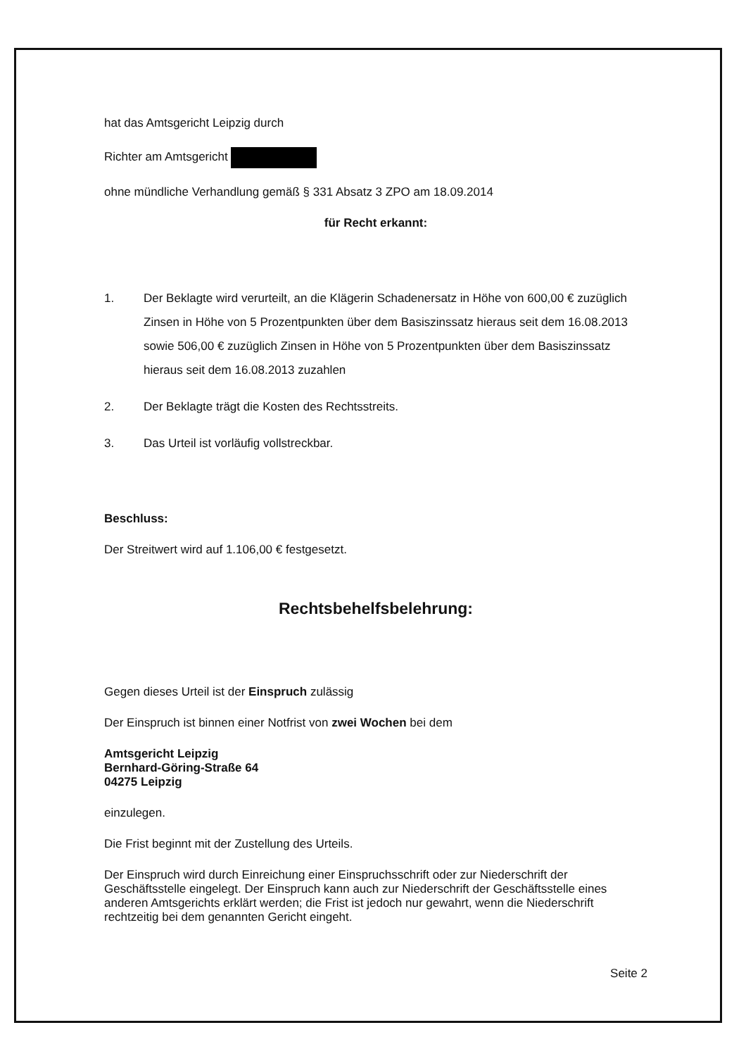hat das Amtsgericht Leipzig durch
Richter am Amtsgericht
ohne mündliche Verhandlung gemäß § 331 Absatz 3 ZPO am 18.09.2014
für Recht erkannt:
1. Der Beklagte wird verurteilt, an die Klägerin Schadenersatz in Höhe von 600,00 € zuzüglich Zinsen in Höhe von 5 Prozentpunkten über dem Basiszinssatz hieraus seit dem 16.08.2013 sowie 506,00 € zuzüglich Zinsen in Höhe von 5 Prozentpunkten über dem Basiszinssatz hieraus seit dem 16.08.2013 zuzahlen
2. Der Beklagte trägt die Kosten des Rechtsstreits.
3. Das Urteil ist vorläufig vollstreckbar.
Beschluss:
Der Streitwert wird auf 1.106,00 € festgesetzt.
Rechtsbehelfsbelehrung:
Gegen dieses Urteil ist der Einspruch zulässig
Der Einspruch ist binnen einer Notfrist von zwei Wochen bei dem
Amtsgericht Leipzig
Bernhard-Göring-Straße 64
04275 Leipzig
einzulegen.
Die Frist beginnt mit der Zustellung des Urteils.
Der Einspruch wird durch Einreichung einer Einspruchsschrift oder zur Niederschrift der Geschäftsstelle eingelegt. Der Einspruch kann auch zur Niederschrift der Geschäftsstelle eines anderen Amtsgerichts erklärt werden; die Frist ist jedoch nur gewahrt, wenn die Niederschrift rechtzeitig bei dem genannten Gericht eingeht.
Seite 2